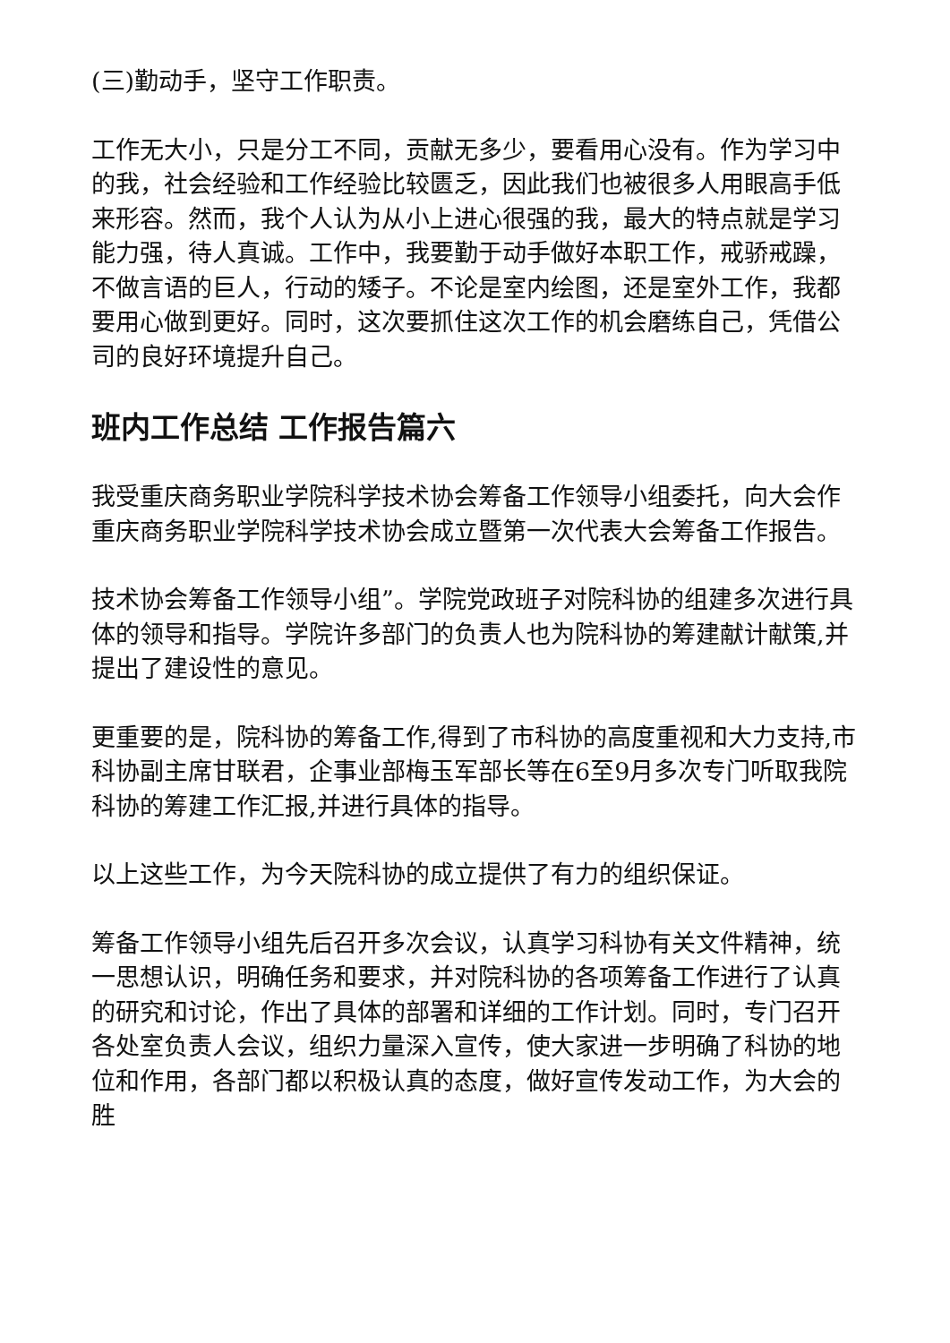(三)勤动手，坚守工作职责。
工作无大小，只是分工不同，贡献无多少，要看用心没有。作为学习中的我，社会经验和工作经验比较匮乏，因此我们也被很多人用眼高手低来形容。然而，我个人认为从小上进心很强的我，最大的特点就是学习能力强，待人真诚。工作中，我要勤于动手做好本职工作，戒骄戒躁，不做言语的巨人，行动的矮子。不论是室内绘图，还是室外工作，我都要用心做到更好。同时，这次要抓住这次工作的机会磨练自己，凭借公司的良好环境提升自己。
班内工作总结 工作报告篇六
我受重庆商务职业学院科学技术协会筹备工作领导小组委托，向大会作重庆商务职业学院科学技术协会成立暨第一次代表大会筹备工作报告。
技术协会筹备工作领导小组”。学院党政班子对院科协的组建多次进行具体的领导和指导。学院许多部门的负责人也为院科协的筹建献计献策,并提出了建设性的意见。
更重要的是，院科协的筹备工作,得到了市科协的高度重视和大力支持,市科协副主席甘联君，企事业部梅玉军部长等在6至9月多次专门听取我院科协的筹建工作汇报,并进行具体的指导。
以上这些工作，为今天院科协的成立提供了有力的组织保证。
筹备工作领导小组先后召开多次会议，认真学习科协有关文件精神，统一思想认识，明确任务和要求，并对院科协的各项筹备工作进行了认真的研究和讨论，作出了具体的部署和详细的工作计划。同时，专门召开各处室负责人会议，组织力量深入宣传，使大家进一步明确了科协的地位和作用，各部门都以积极认真的态度，做好宣传发动工作，为大会的胜